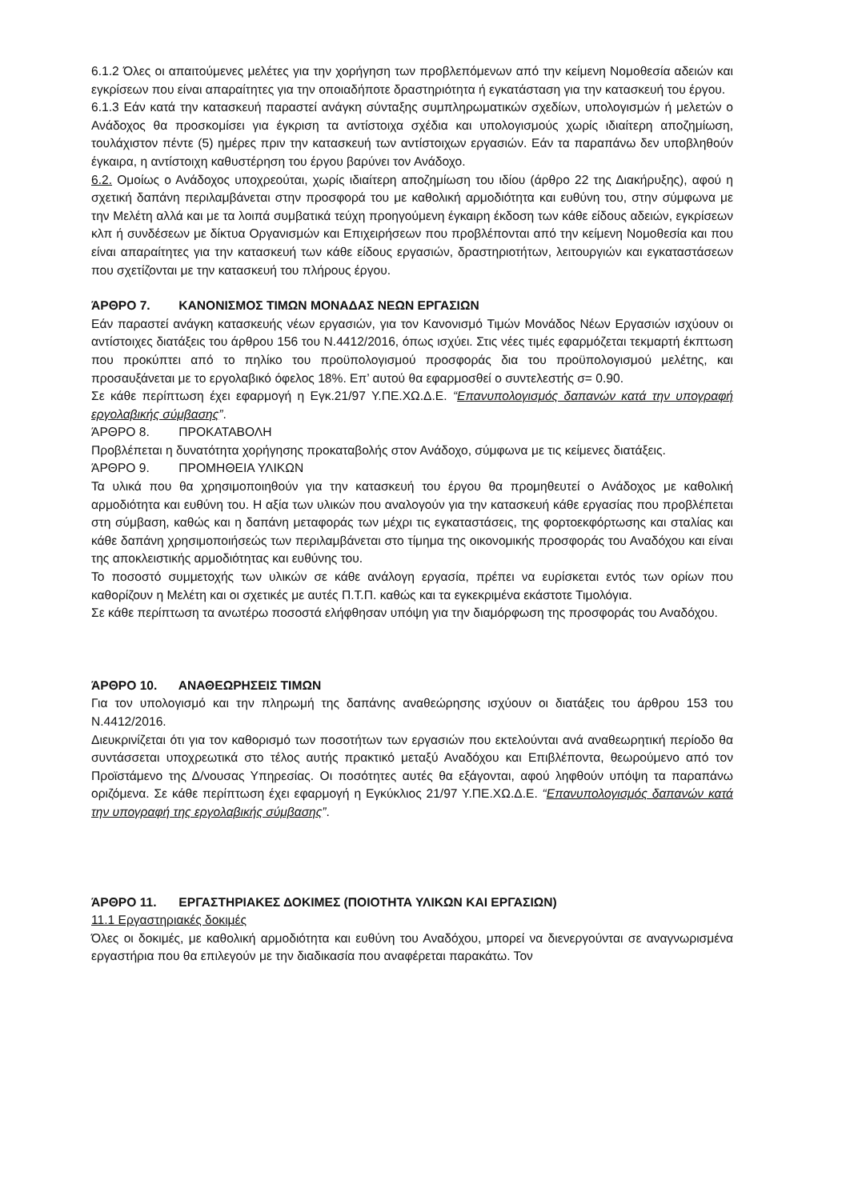6.1.2 Όλες οι απαιτούμενες μελέτες για την χορήγηση των προβλεπόμενων από την κείμενη Νομοθεσία αδειών και εγκρίσεων που είναι απαραίτητες για την οποιαδήποτε δραστηριότητα ή εγκατάσταση για την κατασκευή του έργου.
6.1.3 Εάν κατά την κατασκευή παραστεί ανάγκη σύνταξης συμπληρωματικών σχεδίων, υπολογισμών ή μελετών ο Ανάδοχος θα προσκομίσει για έγκριση τα αντίστοιχα σχέδια και υπολογισμούς χωρίς ιδιαίτερη αποζημίωση, τουλάχιστον πέντε (5) ημέρες πριν την κατασκευή των αντίστοιχων εργασιών. Εάν τα παραπάνω δεν υποβληθούν έγκαιρα, η αντίστοιχη καθυστέρηση του έργου βαρύνει τον Ανάδοχο.
6.2. Ομοίως ο Ανάδοχος υποχρεούται, χωρίς ιδιαίτερη αποζημίωση του ιδίου (άρθρο 22 της Διακήρυξης), αφού η σχετική δαπάνη περιλαμβάνεται στην προσφορά του με καθολική αρμοδιότητα και ευθύνη του, στην σύμφωνα με την Μελέτη αλλά και με τα λοιπά συμβατικά τεύχη προηγούμενη έγκαιρη έκδοση των κάθε είδους αδειών, εγκρίσεων κλπ ή συνδέσεων με δίκτυα Οργανισμών και Επιχειρήσεων που προβλέπονται από την κείμενη Νομοθεσία και που είναι απαραίτητες για την κατασκευή των κάθε είδους εργασιών, δραστηριοτήτων, λειτουργιών και εγκαταστάσεων που σχετίζονται με την κατασκευή του πλήρους έργου.
ΆΡΘΡΟ 7. ΚΑΝΟΝΙΣΜΟΣ ΤΙΜΩΝ ΜΟΝΑΔΑΣ ΝΕΩΝ ΕΡΓΑΣΙΩΝ
Εάν παραστεί ανάγκη κατασκευής νέων εργασιών, για τον Κανονισμό Τιμών Μονάδος Νέων Εργασιών ισχύουν οι αντίστοιχες διατάξεις του άρθρου 156 του Ν.4412/2016, όπως ισχύει. Στις νέες τιμές εφαρμόζεται τεκμαρτή έκπτωση που προκύπτει από το πηλίκο του προϋπολογισμού προσφοράς δια του προϋπολογισμού μελέτης, και προσαυξάνεται με το εργολαβικό όφελος 18%. Επ’ αυτού θα εφαρμοσθεί ο συντελεστής σ= 0.90.
Σε κάθε περίπτωση έχει εφαρμογή η Εγκ.21/97 Υ.ΠΕ.ΧΩ.Δ.Ε. “Επανυπολογισμός δαπανών κατά την υπογραφή εργολαβικής σύμβασης”.
ΆΡΘΡΟ 8. ΠΡΟΚΑΤΑΒΟΛΗ
Προβλέπεται η δυνατότητα χορήγησης προκαταβολής στον Ανάδοχο, σύμφωνα με τις κείμενες διατάξεις.
ΆΡΘΡΟ 9. ΠΡΟΜΗΘΕΙΑ ΥΛΙΚΩΝ
Τα υλικά που θα χρησιμοποιηθούν για την κατασκευή του έργου θα προμηθευτεί ο Ανάδοχος με καθολική αρμοδιότητα και ευθύνη του. Η αξία των υλικών που αναλογούν για την κατασκευή κάθε εργασίας που προβλέπεται στη σύμβαση, καθώς και η δαπάνη μεταφοράς των μέχρι τις εγκαταστάσεις, της φορτοεκφόρτωσης και σταλίας και κάθε δαπάνη χρησιμοποιήσεώς των περιλαμβάνεται στο τίμημα της οικονομικής προσφοράς του Αναδόχου και είναι της αποκλειστικής αρμοδιότητας και ευθύνης του.
Το ποσοστό συμμετοχής των υλικών σε κάθε ανάλογη εργασία, πρέπει να ευρίσκεται εντός των ορίων που καθορίζουν η Μελέτη και οι σχετικές με αυτές Π.Τ.Π. καθώς και τα εγκεκριμένα εκάστοτε Τιμολόγια.
Σε κάθε περίπτωση τα ανωτέρω ποσοστά ελήφθησαν υπόψη για την διαμόρφωση της προσφοράς του Αναδόχου.
ΆΡΘΡΟ 10. ΑΝΑΘΕΩΡΗΣΕΙΣ ΤΙΜΩΝ
Για τον υπολογισμό και την πληρωμή της δαπάνης αναθεώρησης ισχύουν οι διατάξεις του άρθρου 153 του Ν.4412/2016.
Διευκρινίζεται ότι για τον καθορισμό των ποσοτήτων των εργασιών που εκτελούνται ανά αναθεωρητική περίοδο θα συντάσσεται υποχρεωτικά στο τέλος αυτής πρακτικό μεταξύ Αναδόχου και Επιβλέποντα, θεωρούμενο από τον Προϊστάμενο της Δ/νουσας Υπηρεσίας. Οι ποσότητες αυτές θα εξάγονται, αφού ληφθούν υπόψη τα παραπάνω οριζόμενα. Σε κάθε περίπτωση έχει εφαρμογή η Εγκύκλιος 21/97 Υ.ΠΕ.ΧΩ.Δ.Ε. “Επανυπολογισμός δαπανών κατά την υπογραφή της εργολαβικής σύμβασης”.
ΆΡΘΡΟ 11. ΕΡΓΑΣΤΗΡΙΑΚΕΣ ΔΟΚΙΜΕΣ (ΠΟΙΟΤΗΤΑ ΥΛΙΚΩΝ ΚΑΙ ΕΡΓΑΣΙΩΝ)
11.1 Εργαστηριακές δοκιμές
Όλες οι δοκιμές, με καθολική αρμοδιότητα και ευθύνη του Αναδόχου, μπορεί να διενεργούνται σε αναγνωρισμένα εργαστήρια που θα επιλεγούν με την διαδικασία που αναφέρεται παρακάτω. Τον